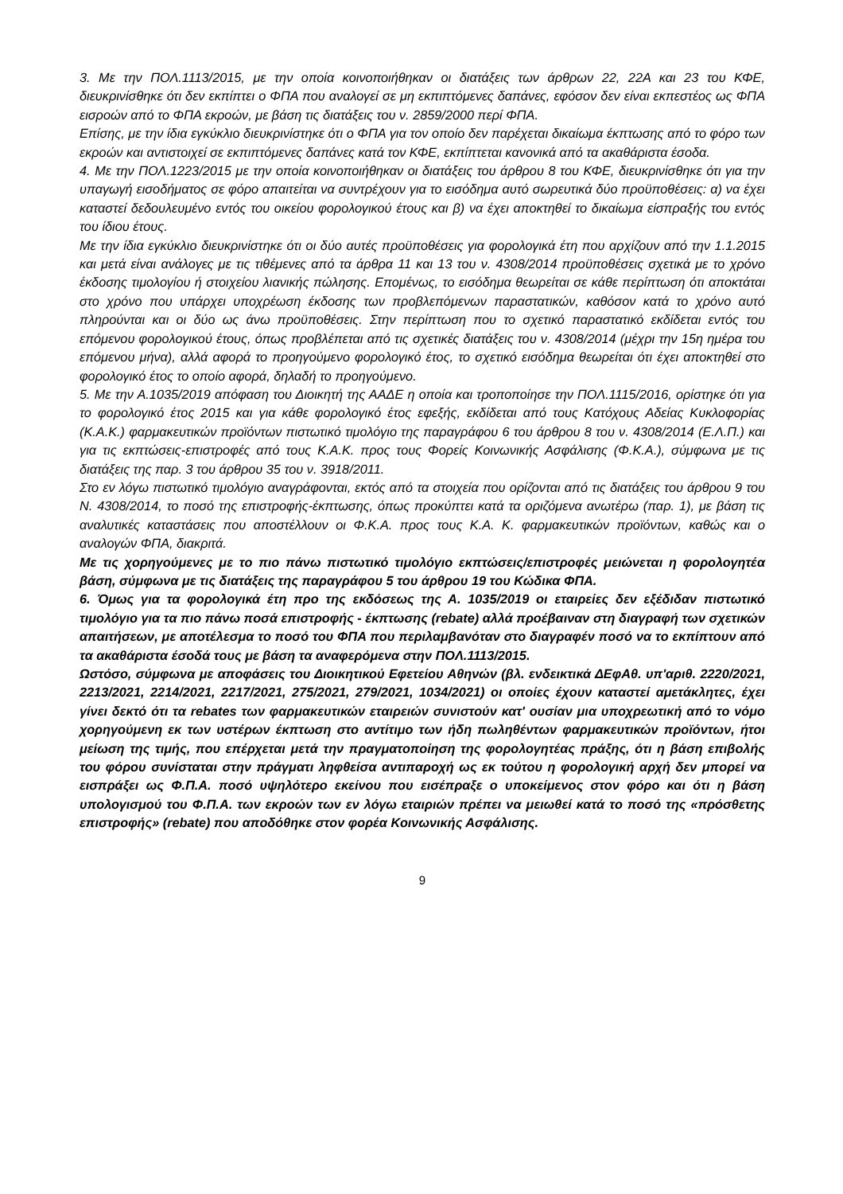3. Με την ΠΟΛ.1113/2015, με την οποία κοινοποιήθηκαν οι διατάξεις των άρθρων 22, 22Α και 23 του ΚΦΕ, διευκρινίσθηκε ότι δεν εκπίπτει ο ΦΠΑ που αναλογεί σε μη εκπιπτόμενες δαπάνες, εφόσον δεν είναι εκπεστέος ως ΦΠΑ εισροών από το ΦΠΑ εκροών, με βάση τις διατάξεις του ν. 2859/2000 περί ΦΠΑ.
Επίσης, με την ίδια εγκύκλιο διευκρινίστηκε ότι ο ΦΠΑ για τον οποίο δεν παρέχεται δικαίωμα έκπτωσης από το φόρο των εκροών και αντιστοιχεί σε εκπιπτόμενες δαπάνες κατά τον ΚΦΕ, εκπίπτεται κανονικά από τα ακαθάριστα έσοδα.
4. Με την ΠΟΛ.1223/2015 με την οποία κοινοποιήθηκαν οι διατάξεις του άρθρου 8 του ΚΦΕ, διευκρινίσθηκε ότι για την υπαγωγή εισοδήματος σε φόρο απαιτείται να συντρέχουν για το εισόδημα αυτό σωρευτικά δύο προϋποθέσεις: α) να έχει καταστεί δεδουλευμένο εντός του οικείου φορολογικού έτους και β) να έχει αποκτηθεί το δικαίωμα είσπραξής του εντός του ίδιου έτους.
Με την ίδια εγκύκλιο διευκρινίστηκε ότι οι δύο αυτές προϋποθέσεις για φορολογικά έτη που αρχίζουν από την 1.1.2015 και μετά είναι ανάλογες με τις τιθέμενες από τα άρθρα 11 και 13 του ν. 4308/2014 προϋποθέσεις σχετικά με το χρόνο έκδοσης τιμολογίου ή στοιχείου λιανικής πώλησης. Επομένως, το εισόδημα θεωρείται σε κάθε περίπτωση ότι αποκτάται στο χρόνο που υπάρχει υποχρέωση έκδοσης των προβλεπόμενων παραστατικών, καθόσον κατά το χρόνο αυτό πληρούνται και οι δύο ως άνω προϋποθέσεις. Στην περίπτωση που το σχετικό παραστατικό εκδίδεται εντός του επόμενου φορολογικού έτους, όπως προβλέπεται από τις σχετικές διατάξεις του ν. 4308/2014 (μέχρι την 15η ημέρα του επόμενου μήνα), αλλά αφορά το προηγούμενο φορολογικό έτος, το σχετικό εισόδημα θεωρείται ότι έχει αποκτηθεί στο φορολογικό έτος το οποίο αφορά, δηλαδή το προηγούμενο.
5. Με την Α.1035/2019 απόφαση του Διοικητή της ΑΑΔΕ η οποία και τροποποίησε την ΠΟΛ.1115/2016, ορίστηκε ότι για το φορολογικό έτος 2015 και για κάθε φορολογικό έτος εφεξής, εκδίδεται από τους Κατόχους Αδείας Κυκλοφορίας (Κ.Α.Κ.) φαρμακευτικών προϊόντων πιστωτικό τιμολόγιο της παραγράφου 6 του άρθρου 8 του ν. 4308/2014 (Ε.Λ.Π.) και για τις εκπτώσεις-επιστροφές από τους Κ.Α.Κ. προς τους Φορείς Κοινωνικής Ασφάλισης (Φ.Κ.Α.), σύμφωνα με τις διατάξεις της παρ. 3 του άρθρου 35 του ν. 3918/2011.
Στο εν λόγω πιστωτικό τιμολόγιο αναγράφονται, εκτός από τα στοιχεία που ορίζονται από τις διατάξεις του άρθρου 9 του Ν. 4308/2014, το ποσό της επιστροφής-έκπτωσης, όπως προκύπτει κατά τα οριζόμενα ανωτέρω (παρ. 1), με βάση τις αναλυτικές καταστάσεις που αποστέλλουν οι Φ.Κ.Α. προς τους Κ.Α. Κ. φαρμακευτικών προϊόντων, καθώς και ο αναλογών ΦΠΑ, διακριτά.
Με τις χορηγούμενες με το πιο πάνω πιστωτικό τιμολόγιο εκπτώσεις/επιστροφές μειώνεται η φορολογητέα βάση, σύμφωνα με τις διατάξεις της παραγράφου 5 του άρθρου 19 του Κώδικα ΦΠΑ.
6. Όμως για τα φορολογικά έτη προ της εκδόσεως της Α. 1035/2019 οι εταιρείες δεν εξέδιδαν πιστωτικό τιμολόγιο για τα πιο πάνω ποσά επιστροφής - έκπτωσης (rebate) αλλά προέβαιναν στη διαγραφή των σχετικών απαιτήσεων, με αποτέλεσμα το ποσό του ΦΠΑ που περιλαμβανόταν στο διαγραφέν ποσό να το εκπίπτουν από τα ακαθάριστα έσοδά τους με βάση τα αναφερόμενα στην ΠΟΛ.1113/2015.
Ωστόσο, σύμφωνα με αποφάσεις του Διοικητικού Εφετείου Αθηνών (βλ. ενδεικτικά ΔΕφΑθ. υπ'αριθ. 2220/2021, 2213/2021, 2214/2021, 2217/2021, 275/2021, 279/2021, 1034/2021) οι οποίες έχουν καταστεί αμετάκλητες, έχει γίνει δεκτό ότι τα rebates των φαρμακευτικών εταιρειών συνιστούν κατ' ουσίαν μια υποχρεωτική από το νόμο χορηγούμενη εκ των υστέρων έκπτωση στο αντίτιμο των ήδη πωληθέντων φαρμακευτικών προϊόντων, ήτοι μείωση της τιμής, που επέρχεται μετά την πραγματοποίηση της φορολογητέας πράξης, ότι η βάση επιβολής του φόρου συνίσταται στην πράγματι ληφθείσα αντιπαροχή ως εκ τούτου η φορολογική αρχή δεν μπορεί να εισπράξει ως Φ.Π.Α. ποσό υψηλότερο εκείνου που εισέπραξε ο υποκείμενος στον φόρο και ότι η βάση υπολογισμού του Φ.Π.Α. των εκροών των εν λόγω εταιριών πρέπει να μειωθεί κατά το ποσό της «πρόσθετης επιστροφής» (rebate) που αποδόθηκε στον φορέα Κοινωνικής Ασφάλισης.
9